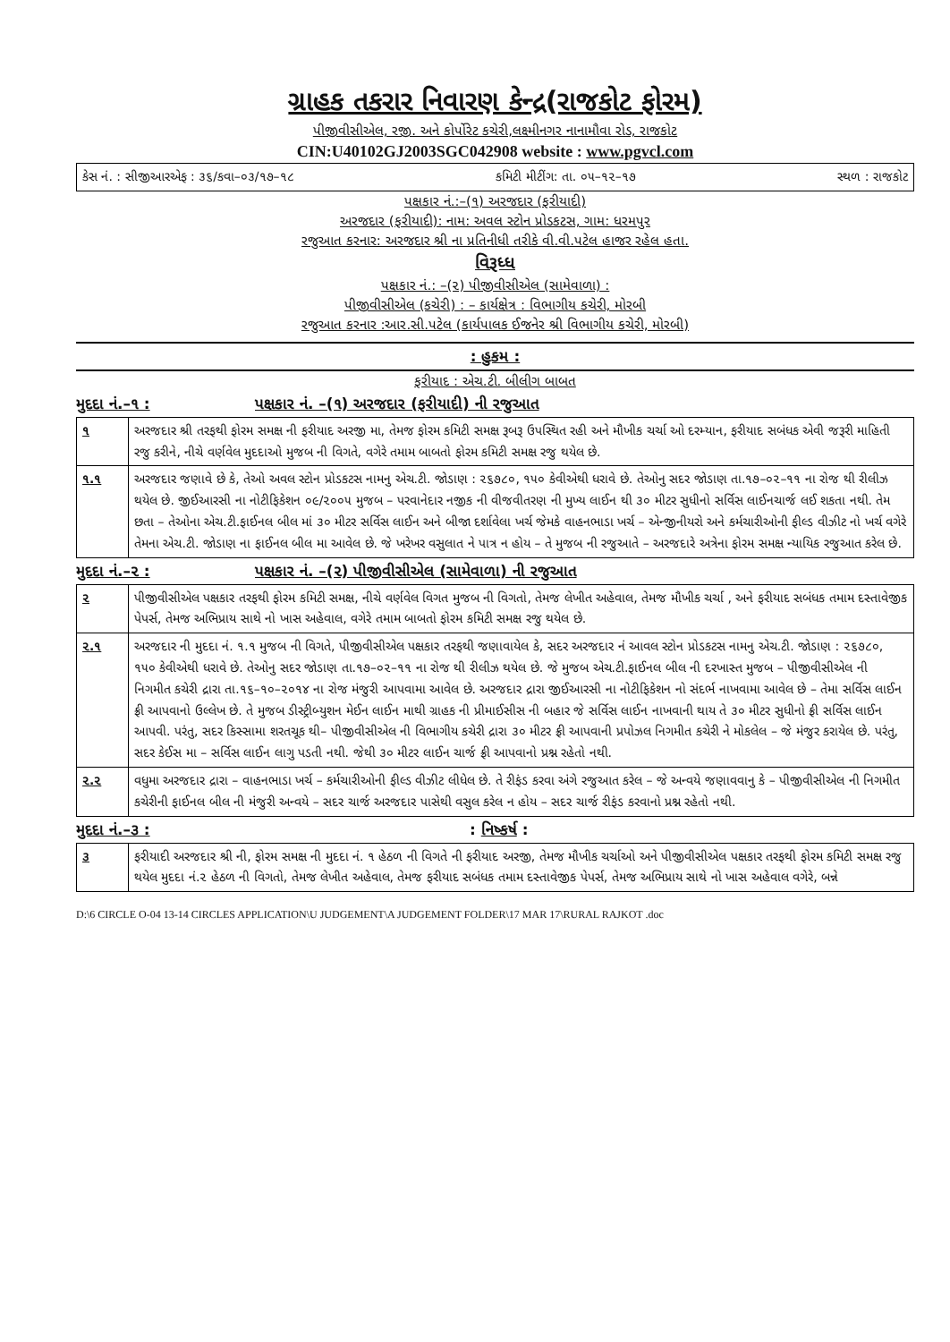ગ્રાહક તકરાર નિવારણ કેન્દ્ર(રાજકોટ ફોરમ)
પીજીવીસીએલ, રજી. અને કોર્પોરેટ કચેરી,લક્ષ્મીનગર નાનામૌવા રોડ, રાજકોટ
CIN:U40102GJ2003SGC042908 website : www.pgvcl.com
| કેસ નં. : સીજીઆરએફ : ૩૬/કવા–૦૩/૧૭–૧૮ કમિટી મીટીંગ: તા. ૦૫–૧૨–૧૭ સ્થળ : રાજકોટ |
પક્ષકાર નં.:–(૧) અરજદાર (ફરીયાદી)
અરજદાર (ફરીયાદી): નામ: અવલ સ્ટોન પ્રોડકટસ, ગામ: ધરમપુર
રજુઆત કરનાર: અરજદાર શ્રી ના પ્રતિનીધી તરીકે વી.વી.પટેલ હાજર રહેલ હતા.
વિરૂધ્ધ
પક્ષકાર નં.: –(૨) પીજીવીસીએલ (સામેવાળા) :
પીજીવીસીએલ (કચેરી) : – કાર્યક્ષેત્ર : વિભાગીય કચેરી, મોરબી
રજુઆત કરનાર :આર.સી.પટેલ (કાર્યપાલક ઈજનેર શ્રી વિભાગીય કચેરી, મોરબી)
: હુકમ :
ફરીયાદ : એચ.ટી. બીલીગ બાબત
મુદદા નં.–૧ : પક્ષકાર નં. –(૧) અરજદાર (ફરીયાદી) ની રજુઆત
| ૧ | અરજદાર શ્રી તરફથી ફોરમ સમક્ષ ની ફરીયાદ અરજી મા, તેમજ ફોરમ કમિટી સમક્ષ રૂબરૂ ઉપસ્થિત રહી અને મૌખીક ચર્ચા ઓ દરમ્યાન, ફરીયાદ સબંધક એવી જરૂરી માહિતી રજુ કરીને, નીચે વર્ણવેલ મુદદાઓ મુજબ ની વિગતે, વગેરે તમામ બાબતો ફોરમ કમિટી સમક્ષ રજુ થયેલ છે. |
| ૧.૧ | અરજદાર જણાવે છે કે, તેઓ અવલ સ્ટોન પ્રોડકટસ નામનુ એચ.ટી. જોડાણ : ૨૬૭૮૦, ૧૫૦ કેવીએથી ધરાવે છે. તેઓનુ સદર જોડાણ તા.૧૭–૦૨–૧૧ ના રોજ થી રીલીઝ થયેલ છે. જીઈઆરસી ના નોટીફિકેશન ૦૯/૨૦૦૫ મુજબ – પરવાનેદાર નજીક ની વીજવીતરણ ની મુખ્ય લાઈન થી ૩૦ મીટર સુધીનો સર્વિસ લાઈનચાર્જ લઈ શકતા નથી. તેમ છતા – તેઓના એચ.ટી.ફાઈનલ બીલ માં ૩૦ મીટર સર્વિસ લાઈન અને બીજા દર્શાવેલા ખર્ચ જેમકે વાહનભાડા ખર્ચ – એન્જીનીયરો અને કર્મચારીઓની ફીલ્ડ વીઝીટ નો ખર્ચ વગેરે તેમના એચ.ટી. જોડાણ ના ફાઈનલ બીલ મા આવેલ છે. જે ખરેખર વસુલાત ને પાત્ર ન હોય – તે મુજબ ની રજુઆતે – અરજદારે અત્રેના ફોરમ સમક્ષ ન્યાયિક રજુઆત કરેલ છે. |
મુદદા નં.–૨ : પક્ષકાર નં. –(૨) પીજીવીસીએલ (સામેવાળા) ની રજુઆત
| ૨ | પીજીવીસીએલ પક્ષકાર તરફથી ફોરમ કમિટી સમક્ષ, નીચે વર્ણવેલ વિગત મુજબ ની વિગતો, તેમજ લેખીત અહેવાલ, તેમજ મૌખીક ચર્ચા , અને ફરીયાદ સબંધક તમામ દસ્તાવેજીક પેપર્સ, તેમજ અભિપ્રાય સાથે નો ખાસ અહેવાલ, વગેરે તમામ બાબતો ફોરમ કમિટી સમક્ષ રજુ થયેલ છે. |
| ૨.૧ | અરજદાર ની મુદદા નં. ૧.૧ મુજબ ની વિગતે, પીજીવીસીએલ પક્ષકાર તરફથી જણાવાયેલ કે, સદર અરજદાર નં આવલ સ્ટોન પ્રોડકટસ નામનુ એચ.ટી. જોડાણ : ૨૬૭૮૦, ૧૫૦ કેવીએથી ધરાવે છે. તેઓનુ સદર જોડાણ તા.૧૭–૦૨–૧૧ ના રોજ થી રીલીઝ થયેલ છે. જે મુજબ એચ.ટી.ફાઈનલ બીલ ની દરખાસ્ત મુજબ – પીજીવીસીએલ ની નિગમીત કચેરી દ્રારા તા.૧૬–૧૦–૨૦૧૪ ના રોજ મંજુરી આપવામા આવેલ છે. અરજદાર દ્રારા જીઈઆરસી ના નોટીફિકેશન નો સંદર્ભ નાખવામા આવેલ છે – તેમા સર્વિસ લાઈન ફ્રી આપવાનો ઉલ્લેખ છે. તે મુજબ ડીસ્ટ્રીબ્યુશન મેઈન લાઈન માથી ગ્રાહક ની પ્રીમાઈસીસ ની બહાર જે સર્વિસ લાઈન નાખવાની થાય તે ૩૦ મીટર સુધીનો ફ્રી સર્વિસ લાઈન આપવી. પરંતુ, સદર કિસ્સામા શરતચૂક થી– પીજીવીસીએલ ની વિભાગીય કચેરી દ્રારા ૩૦ મીટર ફ્રી આપવાની પ્રપોઝલ નિગમીત કચેરી ને મોકલેલ – જે મંજુર કરાયેલ છે. પરંતુ, સદર કેઈસ મા – સર્વિસ લાઈન લાગુ પડતી નથી. જેથી ૩૦ મીટર લાઈન ચાર્જ ફ્રી આપવાનો પ્રશ્ન રહેતો નથી. |
| ૨.૨ | વધુમા અરજદાર દ્રારા – વાહનભાડા ખર્ચ – કર્મચારીઓની ફીલ્ડ વીઝીટ લીધેલ છે. તે રીફંડ કરવા અંગે રજુઆત કરેલ – જે અન્વયે જણાવવાનુ કે – પીજીવીસીએલ ની નિગમીત કચેરીની ફાઈનલ બીલ ની મંજુરી અન્વયે – સદર ચાર્જ અરજદાર પાસેથી વસુલ કરેલ ન હોય – સદર ચાર્જ રીફંડ કરવાનો પ્રશ્ન રહેતો નથી. |
મુદદા નં.–૩ : : નિષ્કર્ષ :
| ૩ | ફરીયાદી અરજદાર શ્રી ની, ફોરમ સમક્ષ ની મુદદા નં. ૧ હેઠળ ની વિગતે ની ફરીયાદ અરજી, તેમજ મૌખીક ચર્ચાઓ અને પીજીવીસીએલ પક્ષકાર તરફથી ફોરમ કમિટી સમક્ષ રજુ થયેલ મુદદા નં.૨ હેઠળ ની વિગતો, તેમજ લેખીત અહેવાલ, તેમજ ફરીયાદ સબંધક તમામ દસ્તાવેજીક પેપર્સ, તેમજ અભિપ્રાય સાથે નો ખાસ અહેવાલ વગેરે, બન્ને |
D:\6 CIRCLE O-04 13-14 CIRCLES APPLICATION\U JUDGEMENT\A JUDGEMENT FOLDER\17 MAR 17\RURAL RAJKOT .doc